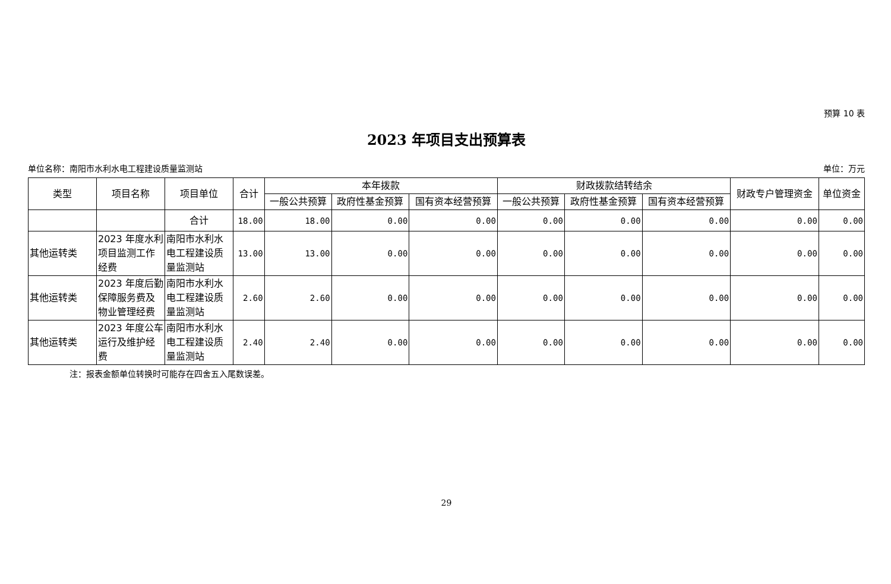预算 10 表
2023 年项目支出预算表
单位名称：南阳市水利水电工程建设质量监测站 单位：万元
| 类型 | 项目名称 | 项目单位 | 合计 | 本年拨款 | | | 财政拨款结转结余 | | | 财政专户管理资金 | 单位资金 |
| --- | --- | --- | --- | --- | --- | --- | --- | --- | --- | --- | --- |
| | | | | 一般公共预算 | 政府性基金预算 | 国有资本经营预算 | 一般公共预算 | 政府性基金预算 | 国有资本经营预算 | | |
| | | 合计 | 18.00 | 18.00 | 0.00 | 0.00 | 0.00 | 0.00 | 0.00 | 0.00 | 0.00 |
| 其他运转类 | 2023 年度水利项目监测工作经费 | 南阳市水利水电工程建设质量监测站 | 13.00 | 13.00 | 0.00 | 0.00 | 0.00 | 0.00 | 0.00 | 0.00 | 0.00 |
| 其他运转类 | 2023 年度后勤保障服务费及物业管理经费 | 南阳市水利水电工程建设质量监测站 | 2.60 | 2.60 | 0.00 | 0.00 | 0.00 | 0.00 | 0.00 | 0.00 | 0.00 |
| 其他运转类 | 2023 年度公车运行及维护经费 | 南阳市水利水电工程建设质量监测站 | 2.40 | 2.40 | 0.00 | 0.00 | 0.00 | 0.00 | 0.00 | 0.00 | 0.00 |
注：报表金额单位转换时可能存在四舍五入尾数误差。
29